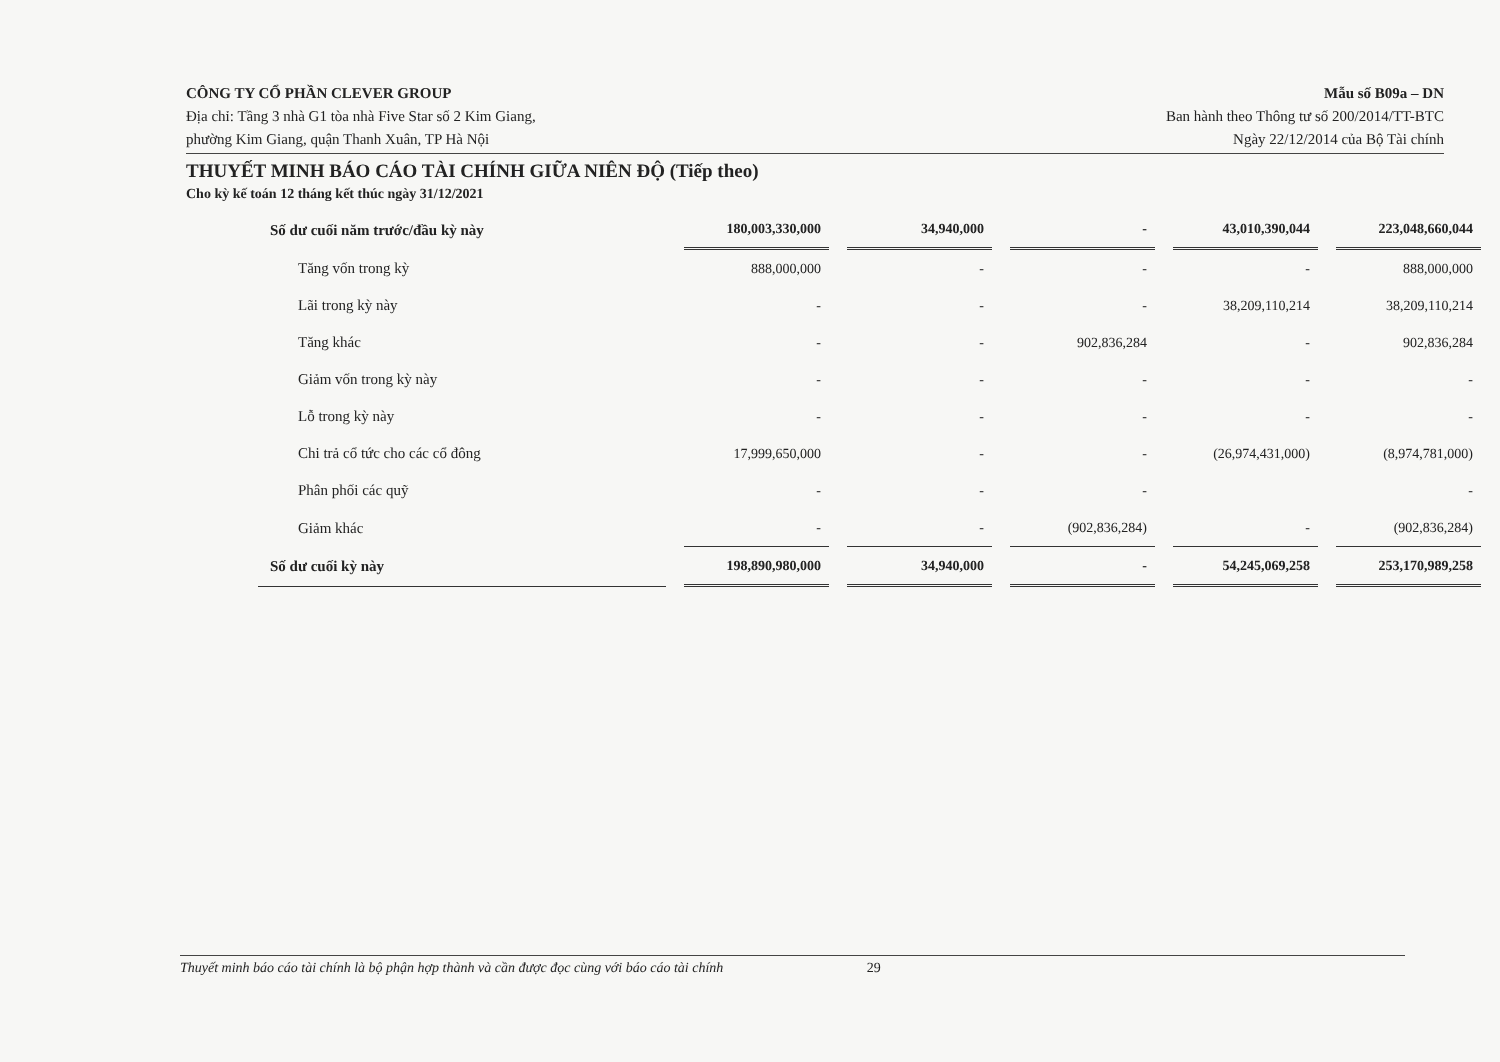CÔNG TY CỔ PHẦN CLEVER GROUP
Địa chỉ: Tầng 3 nhà G1 tòa nhà Five Star số 2 Kim Giang,
phường Kim Giang, quận Thanh Xuân, TP Hà Nội
Mẫu số B09a – DN
Ban hành theo Thông tư số 200/2014/TT-BTC
Ngày 22/12/2014 của Bộ Tài chính
THUYẾT MINH BÁO CÁO TÀI CHÍNH GIỮA NIÊN ĐỘ (Tiếp theo)
Cho kỳ kế toán 12 tháng kết thúc ngày 31/12/2021
| Số dư cuối năm trước/đầu kỳ này | 180,003,330,000 | 34,940,000 | - | 43,010,390,044 | 223,048,660,044 |
| Tăng vốn trong kỳ | 888,000,000 | - | - | - | 888,000,000 |
| Lãi trong kỳ này | - | - | - | 38,209,110,214 | 38,209,110,214 |
| Tăng khác | - | - | 902,836,284 | - | 902,836,284 |
| Giảm vốn trong kỳ này | - | - | - | - | - |
| Lỗ trong kỳ này | - | - | - | - | - |
| Chi trả cổ tức cho các cổ đông | 17,999,650,000 | - | - | (26,974,431,000) | (8,974,781,000) |
| Phân phối các quỹ | - | - | - | | - |
| Giảm khác | - | - | (902,836,284) | - | (902,836,284) |
| Số dư cuối kỳ này | 198,890,980,000 | 34,940,000 | - | 54,245,069,258 | 253,170,989,258 |
Thuyết minh báo cáo tài chính là bộ phận hợp thành và cần được đọc cùng với báo cáo tài chính 29